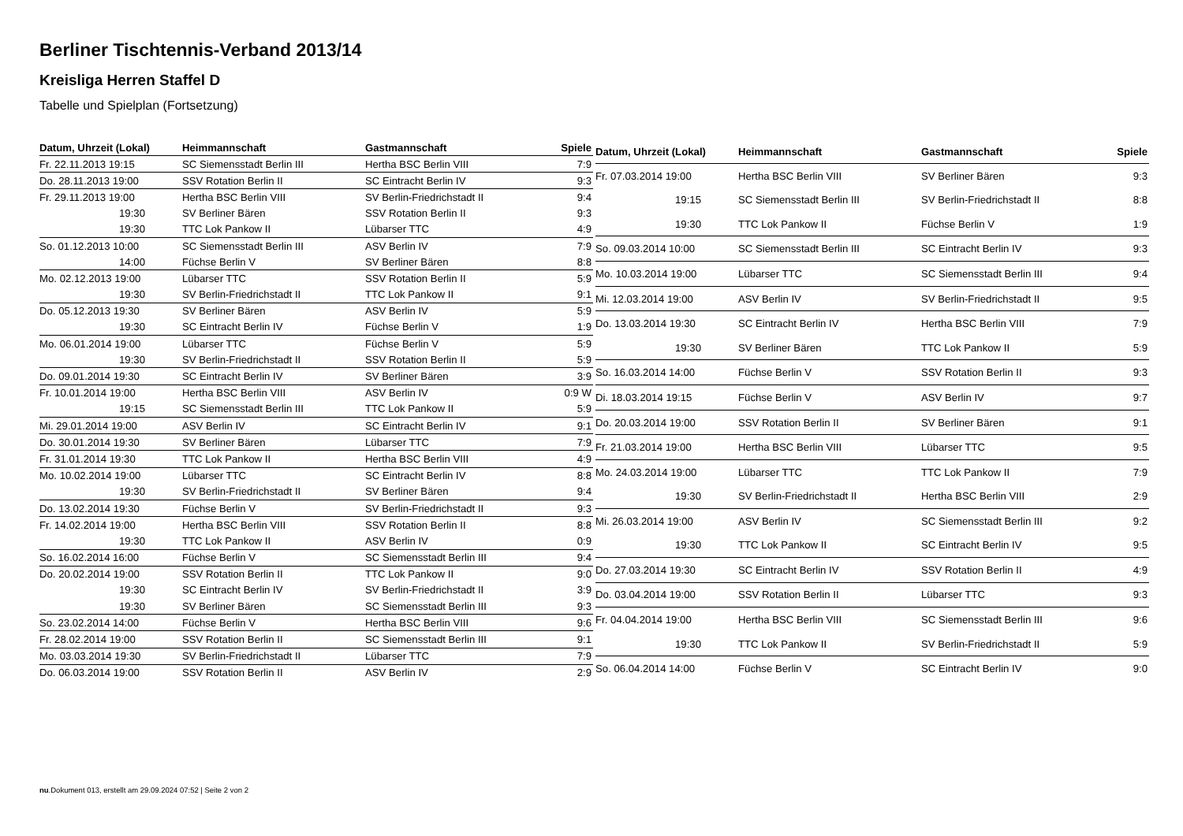Berliner Tischtennis-Verband 2013/14
Kreisliga Herren Staffel D
Tabelle und Spielplan (Fortsetzung)
| Datum, Uhrzeit (Lokal) | Heimmannschaft | Gastmannschaft | Spiele |
| --- | --- | --- | --- |
| Fr. 22.11.2013 19:15 | SC Siemensstadt Berlin III | Hertha BSC Berlin VIII | 7:9 |
| Do. 28.11.2013 19:00 | SSV Rotation Berlin II | SC Eintracht Berlin IV | 9:3 |
| Fr. 29.11.2013 19:00 | Hertha BSC Berlin VIII | SV Berlin-Friedrichstadt II | 9:4 |
| 19:30 | SV Berliner Bären | SSV Rotation Berlin II | 9:3 |
| 19:30 | TTC Lok Pankow II | Lübarser TTC | 4:9 |
| So. 01.12.2013 10:00 | SC Siemensstadt Berlin III | ASV Berlin IV | 7:9 |
| 14:00 | Füchse Berlin V | SV Berliner Bären | 8:8 |
| Mo. 02.12.2013 19:00 | Lübarser TTC | SSV Rotation Berlin II | 5:9 |
| 19:30 | SV Berlin-Friedrichstadt II | TTC Lok Pankow II | 9:1 |
| Do. 05.12.2013 19:30 | SV Berliner Bären | ASV Berlin IV | 5:9 |
| 19:30 | SC Eintracht Berlin IV | Füchse Berlin V | 1:9 |
| Mo. 06.01.2014 19:00 | Lübarser TTC | Füchse Berlin V | 5:9 |
| 19:30 | SV Berlin-Friedrichstadt II | SSV Rotation Berlin II | 5:9 |
| Do. 09.01.2014 19:30 | SC Eintracht Berlin IV | SV Berliner Bären | 3:9 |
| Fr. 10.01.2014 19:00 | Hertha BSC Berlin VIII | ASV Berlin IV | 0:9 W |
| 19:15 | SC Siemensstadt Berlin III | TTC Lok Pankow II | 5:9 |
| Mi. 29.01.2014 19:00 | ASV Berlin IV | SC Eintracht Berlin IV | 9:1 |
| Do. 30.01.2014 19:30 | SV Berliner Bären | Lübarser TTC | 7:9 |
| Fr. 31.01.2014 19:30 | TTC Lok Pankow II | Hertha BSC Berlin VIII | 4:9 |
| Mo. 10.02.2014 19:00 | Lübarser TTC | SC Eintracht Berlin IV | 8:8 |
| 19:30 | SV Berlin-Friedrichstadt II | SV Berliner Bären | 9:4 |
| Do. 13.02.2014 19:30 | Füchse Berlin V | SV Berlin-Friedrichstadt II | 9:3 |
| Fr. 14.02.2014 19:00 | Hertha BSC Berlin VIII | SSV Rotation Berlin II | 8:8 |
| 19:30 | TTC Lok Pankow II | ASV Berlin IV | 0:9 |
| So. 16.02.2014 16:00 | Füchse Berlin V | SC Siemensstadt Berlin III | 9:4 |
| Do. 20.02.2014 19:00 | SSV Rotation Berlin II | TTC Lok Pankow II | 9:0 |
| 19:30 | SC Eintracht Berlin IV | SV Berlin-Friedrichstadt II | 3:9 |
| 19:30 | SV Berliner Bären | SC Siemensstadt Berlin III | 9:3 |
| So. 23.02.2014 14:00 | Füchse Berlin V | Hertha BSC Berlin VIII | 9:6 |
| Fr. 28.02.2014 19:00 | SSV Rotation Berlin II | SC Siemensstadt Berlin III | 9:1 |
| Mo. 03.03.2014 19:30 | SV Berlin-Friedrichstadt II | Lübarser TTC | 7:9 |
| Do. 06.03.2014 19:00 | SSV Rotation Berlin II | ASV Berlin IV | 2:9 |
| Datum, Uhrzeit (Lokal) | Heimmannschaft | Gastmannschaft | Spiele |
| --- | --- | --- | --- |
| Fr. 07.03.2014 19:00 | Hertha BSC Berlin VIII | SV Berliner Bären | 9:3 |
| 19:15 | SC Siemensstadt Berlin III | SV Berlin-Friedrichstadt II | 8:8 |
| 19:30 | TTC Lok Pankow II | Füchse Berlin V | 1:9 |
| So. 09.03.2014 10:00 | SC Siemensstadt Berlin III | SC Eintracht Berlin IV | 9:3 |
| Mo. 10.03.2014 19:00 | Lübarser TTC | SC Siemensstadt Berlin III | 9:4 |
| Mi. 12.03.2014 19:00 | ASV Berlin IV | SV Berlin-Friedrichstadt II | 9:5 |
| Do. 13.03.2014 19:30 | SC Eintracht Berlin IV | Hertha BSC Berlin VIII | 7:9 |
| 19:30 | SV Berliner Bären | TTC Lok Pankow II | 5:9 |
| So. 16.03.2014 14:00 | Füchse Berlin V | SSV Rotation Berlin II | 9:3 |
| Di. 18.03.2014 19:15 | Füchse Berlin V | ASV Berlin IV | 9:7 |
| Do. 20.03.2014 19:00 | SSV Rotation Berlin II | SV Berliner Bären | 9:1 |
| Fr. 21.03.2014 19:00 | Hertha BSC Berlin VIII | Lübarser TTC | 9:5 |
| Mo. 24.03.2014 19:00 | Lübarser TTC | TTC Lok Pankow II | 7:9 |
| 19:30 | SV Berlin-Friedrichstadt II | Hertha BSC Berlin VIII | 2:9 |
| Mi. 26.03.2014 19:00 | ASV Berlin IV | SC Siemensstadt Berlin III | 9:2 |
| 19:30 | TTC Lok Pankow II | SC Eintracht Berlin IV | 9:5 |
| Do. 27.03.2014 19:30 | SC Eintracht Berlin IV | SSV Rotation Berlin II | 4:9 |
| Do. 03.04.2014 19:00 | SSV Rotation Berlin II | Lübarser TTC | 9:3 |
| Fr. 04.04.2014 19:00 | Hertha BSC Berlin VIII | SC Siemensstadt Berlin III | 9:6 |
| 19:30 | TTC Lok Pankow II | SV Berlin-Friedrichstadt II | 5:9 |
| So. 06.04.2014 14:00 | Füchse Berlin V | SC Eintracht Berlin IV | 9:0 |
nu.Dokument 013, erstellt am 29.09.2024 07:52 | Seite 2 von 2